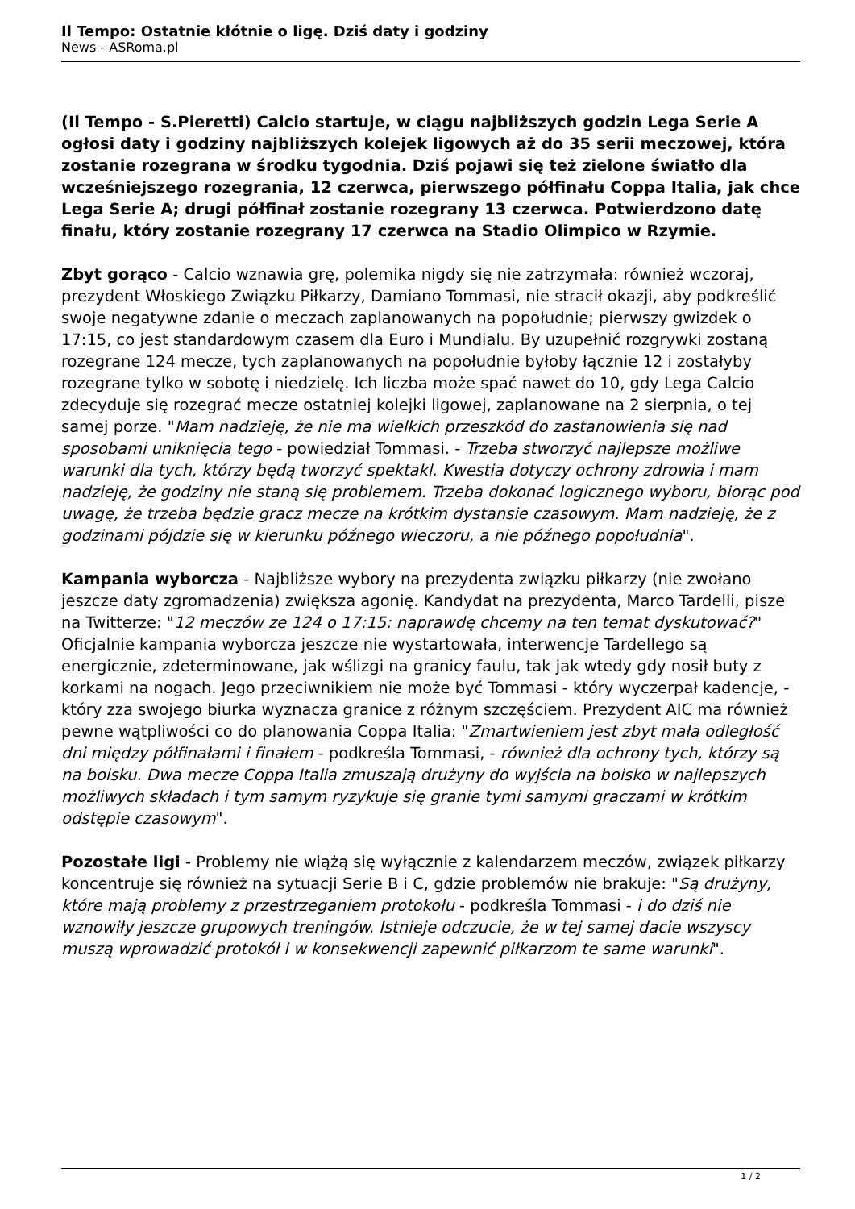Il Tempo: Ostatnie kłótnie o ligę. Dziś daty i godziny
News - ASRoma.pl
(Il Tempo - S.Pieretti) Calcio startuje, w ciągu najbliższych godzin Lega Serie A ogłosi daty i godziny najbliższych kolejek ligowych aż do 35 serii meczowej, która zostanie rozegrana w środku tygodnia. Dziś pojawi się też zielone światło dla wcześniejszego rozegrania, 12 czerwca, pierwszego półfinału Coppa Italia, jak chce Lega Serie A; drugi półfinał zostanie rozegrany 13 czerwca. Potwierdzono datę finału, który zostanie rozegrany 17 czerwca na Stadio Olimpico w Rzymie.
Zbyt gorąco - Calcio wznawia grę, polemika nigdy się nie zatrzymała: również wczoraj, prezydent Włoskiego Związku Piłkarzy, Damiano Tommasi, nie stracił okazji, aby podkreślić swoje negatywne zdanie o meczach zaplanowanych na popołudnie; pierwszy gwizdek o 17:15, co jest standardowym czasem dla Euro i Mundialu. By uzupełnić rozgrywki zostaną rozegrane 124 mecze, tych zaplanowanych na popołudnie byłoby łącznie 12 i zostałyby rozegrane tylko w sobotę i niedzielę. Ich liczba może spać nawet do 10, gdy Lega Calcio zdecyduje się rozegrać mecze ostatniej kolejki ligowej, zaplanowane na 2 sierpnia, o tej samej porze. "Mam nadzieję, że nie ma wielkich przeszkód do zastanowienia się nad sposobami uniknięcia tego - powiedział Tommasi. - Trzeba stworzyć najlepsze możliwe warunki dla tych, którzy będą tworzyć spektakl. Kwestia dotyczy ochrony zdrowia i mam nadzieję, że godziny nie staną się problemem. Trzeba dokonać logicznego wyboru, biorąc pod uwagę, że trzeba będzie gracz mecze na krótkim dystansie czasowym. Mam nadzieję, że z godzinami pójdzie się w kierunku późnego wieczoru, a nie późnego popołudnia".
Kampania wyborcza - Najbliższe wybory na prezydenta związku piłkarzy (nie zwołano jeszcze daty zgromadzenia) zwiększa agonię. Kandydat na prezydenta, Marco Tardelli, pisze na Twitterze: "12 meczów ze 124 o 17:15: naprawdę chcemy na ten temat dyskutować?" Oficjalnie kampania wyborcza jeszcze nie wystartowała, interwencje Tardellego są energicznie, zdeterminowane, jak wślizgi na granicy faulu, tak jak wtedy gdy nosił buty z korkami na nogach. Jego przeciwnikiem nie może być Tommasi - który wyczerpał kadencje, - który zza swojego biurka wyznacza granice z różnym szczęściem. Prezydent AIC ma również pewne wątpliwości co do planowania Coppa Italia: "Zmartwieniem jest zbyt mała odległość dni między półfinałami i finałem - podkreśla Tommasi, - również dla ochrony tych, którzy są na boisku. Dwa mecze Coppa Italia zmuszają drużyny do wyjścia na boisko w najlepszych możliwych składach i tym samym ryzykuje się granie tymi samymi graczami w krótkim odstępie czasowym".
Pozostałe ligi - Problemy nie wiążą się wyłącznie z kalendarzem meczów, związek piłkarzy koncentruje się również na sytuacji Serie B i C, gdzie problemów nie brakuje: "Są drużyny, które mają problemy z przestrzeganiem protokołu - podkreśla Tommasi - i do dziś nie wznowiły jeszcze grupowych treningów. Istnieje odczucie, że w tej samej dacie wszyscy muszą wprowadzić protokół i w konsekwencji zapewnić piłkarzom te same warunki".
1 / 2